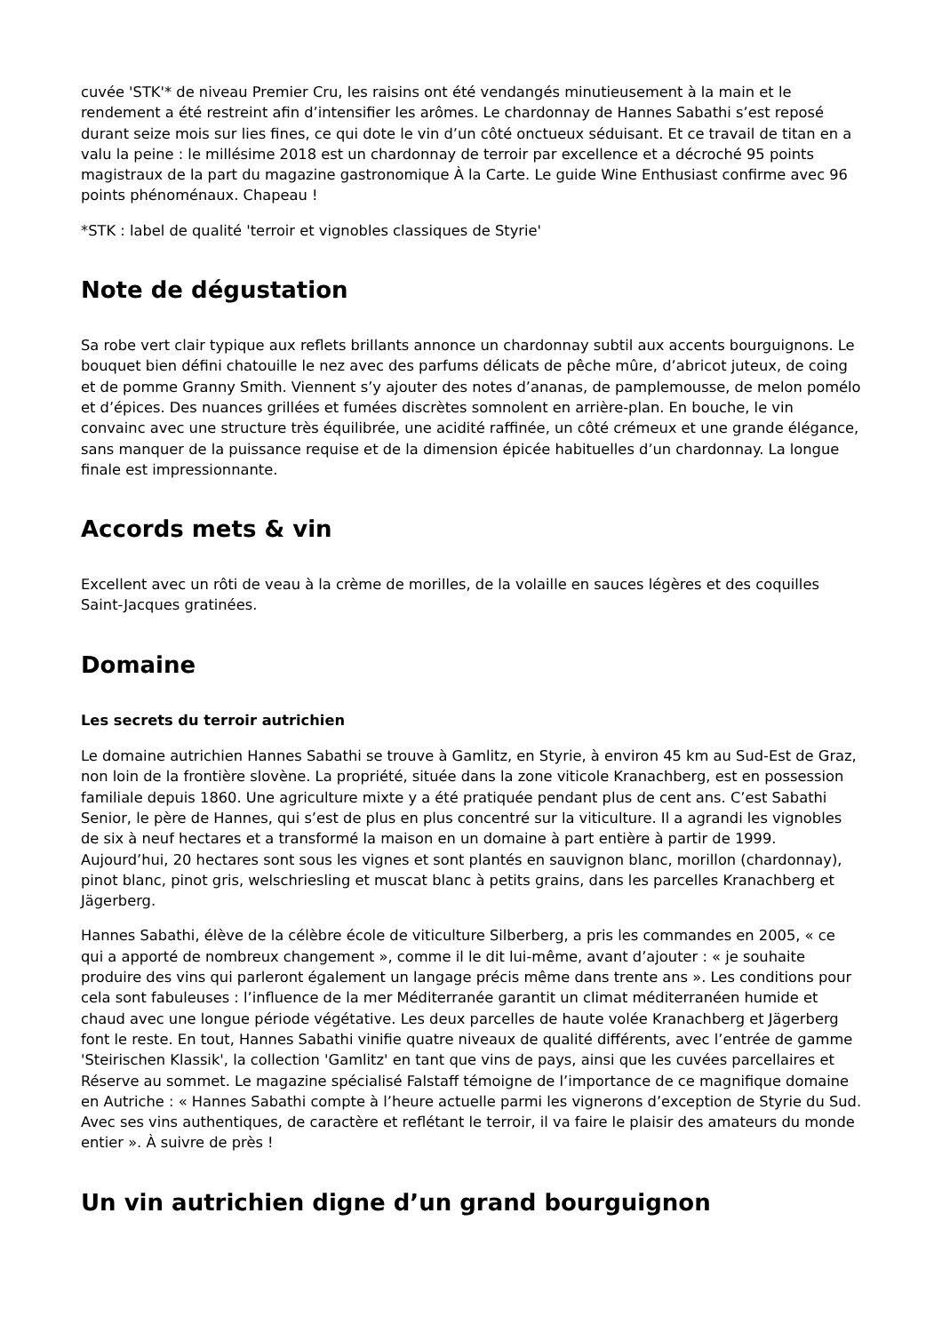cuvée 'STK'* de niveau Premier Cru, les raisins ont été vendangés minutieusement à la main et le rendement a été restreint afin d’intensifier les arômes. Le chardonnay de Hannes Sabathi s’est reposé durant seize mois sur lies fines, ce qui dote le vin d’un côté onctueux séduisant. Et ce travail de titan en a valu la peine : le millésime 2018 est un chardonnay de terroir par excellence et a décroché 95 points magistraux de la part du magazine gastronomique À la Carte. Le guide Wine Enthusiast confirme avec 96 points phénoménaux. Chapeau !
*STK : label de qualité 'terroir et vignobles classiques de Styrie'
Note de dégustation
Sa robe vert clair typique aux reflets brillants annonce un chardonnay subtil aux accents bourguignons. Le bouquet bien défini chatouille le nez avec des parfums délicats de pêche mûre, d’abricot juteux, de coing et de pomme Granny Smith. Viennent s’y ajouter des notes d’ananas, de pamplemousse, de melon pomélo et d’épices. Des nuances grillées et fumées discrètes somnolent en arrière-plan. En bouche, le vin convainc avec une structure très équilibrée, une acidité raffinée, un côté crémeux et une grande élégance, sans manquer de la puissance requise et de la dimension épicée habituelles d’un chardonnay. La longue finale est impressionnante.
Accords mets & vin
Excellent avec un rôti de veau à la crème de morilles, de la volaille en sauces légères et des coquilles Saint-Jacques gratinées.
Domaine
Les secrets du terroir autrichien
Le domaine autrichien Hannes Sabathi se trouve à Gamlitz, en Styrie, à environ 45 km au Sud-Est de Graz, non loin de la frontière slovène. La propriété, située dans la zone viticole Kranachberg, est en possession familiale depuis 1860. Une agriculture mixte y a été pratiquée pendant plus de cent ans. C’est Sabathi Senior, le père de Hannes, qui s’est de plus en plus concentré sur la viticulture. Il a agrandi les vignobles de six à neuf hectares et a transformé la maison en un domaine à part entière à partir de 1999. Aujourd’hui, 20 hectares sont sous les vignes et sont plantés en sauvignon blanc, morillon (chardonnay), pinot blanc, pinot gris, welschriesling et muscat blanc à petits grains, dans les parcelles Kranachberg et Jägerberg.
Hannes Sabathi, élève de la célèbre école de viticulture Silberberg, a pris les commandes en 2005, « ce qui a apporté de nombreux changement », comme il le dit lui-même, avant d’ajouter : « je souhaite produire des vins qui parleront également un langage précis même dans trente ans ». Les conditions pour cela sont fabuleuses : l’influence de la mer Méditerranée garantit un climat méditerranéen humide et chaud avec une longue période végétative. Les deux parcelles de haute volée Kranachberg et Jägerberg font le reste. En tout, Hannes Sabathi vinifie quatre niveaux de qualité différents, avec l’entrée de gamme 'Steirischen Klassik', la collection 'Gamlitz' en tant que vins de pays, ainsi que les cuvées parcellaires et Réserve au sommet. Le magazine spécialisé Falstaff témoigne de l’importance de ce magnifique domaine en Autriche : « Hannes Sabathi compte à l’heure actuelle parmi les vignerons d’exception de Styrie du Sud. Avec ses vins authentiques, de caractère et reflétant le terroir, il va faire le plaisir des amateurs du monde entier ». À suivre de près !
Un vin autrichien digne d’un grand bourguignon